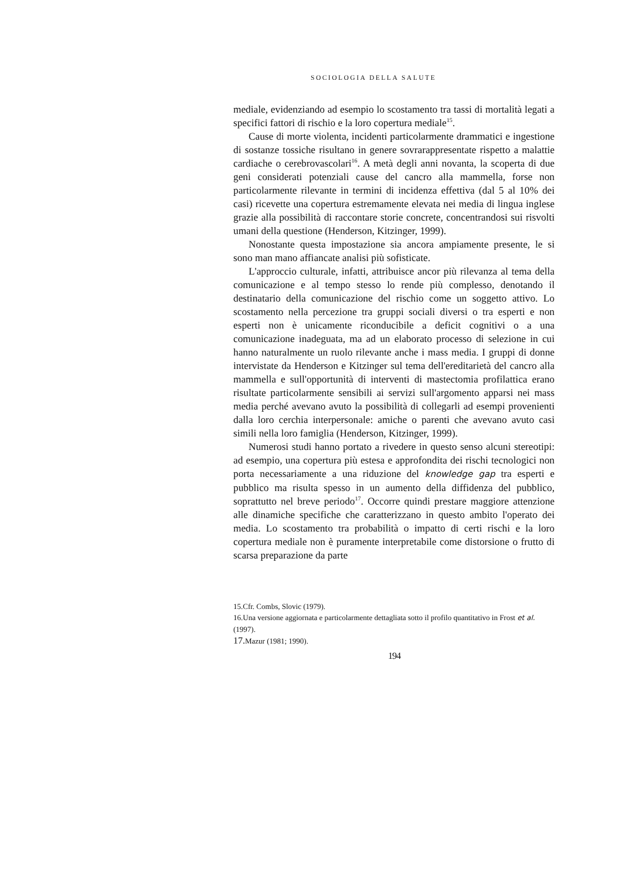SOCIOLOGIA DELLA SALUTE
mediale, evidenziando ad esempio lo scostamento tra tassi di mortalità legati a specifici fattori di rischio e la loro copertura mediale<sup>15</sup>.
Cause di morte violenta, incidenti particolarmente drammatici e ingestione di sostanze tossiche risultano in genere sovrarappresentate rispetto a malattie cardiache o cerebrovascolari<sup>16</sup>. A metà degli anni novanta, la scoperta di due geni considerati potenziali cause del cancro alla mammella, forse non particolarmente rilevante in termini di incidenza effettiva (dal 5 al 10% dei casi) ricevette una copertura estremamente elevata nei media di lingua inglese grazie alla possibilità di raccontare storie concrete, concentrandosi sui risvolti umani della questione (Henderson, Kitzinger, 1999).
Nonostante questa impostazione sia ancora ampiamente presente, le si sono man mano affiancate analisi più sofisticate.
L'approccio culturale, infatti, attribuisce ancor più rilevanza al tema della comunicazione e al tempo stesso lo rende più complesso, denotando il destinatario della comunicazione del rischio come un soggetto attivo. Lo scostamento nella percezione tra gruppi sociali diversi o tra esperti e non esperti non è unicamente riconducibile a deficit cognitivi o a una comunicazione inadeguata, ma ad un elaborato processo di selezione in cui hanno naturalmente un ruolo rilevante anche i mass media. I gruppi di donne intervistate da Henderson e Kitzinger sul tema dell'ereditarietà del cancro alla mammella e sull'opportunità di interventi di mastectomia profilattica erano risultate particolarmente sensibili ai servizi sull'argomento apparsi nei mass media perché avevano avuto la possibilità di collegarli ad esempi provenienti dalla loro cerchia interpersonale: amiche o parenti che avevano avuto casi simili nella loro famiglia (Henderson, Kitzinger, 1999).
Numerosi studi hanno portato a rivedere in questo senso alcuni stereotipi: ad esempio, una copertura più estesa e approfondita dei rischi tecnologici non porta necessariamente a una riduzione del knowledge gap tra esperti e pubblico ma risulta spesso in un aumento della diffidenza del pubblico, soprattutto nel breve periodo<sup>17</sup>. Occorre quindi prestare maggiore attenzione alle dinamiche specifiche che caratterizzano in questo ambito l'operato dei media. Lo scostamento tra probabilità o impatto di certi rischi e la loro copertura mediale non è puramente interpretabile come distorsione o frutto di scarsa preparazione da parte
15.Cfr. Combs, Slovic (1979).
16.Una versione aggiornata e particolarmente dettagliata sotto il profilo quantitativo in Frost et al. (1997).
17. Mazur (1981; 1990).
194